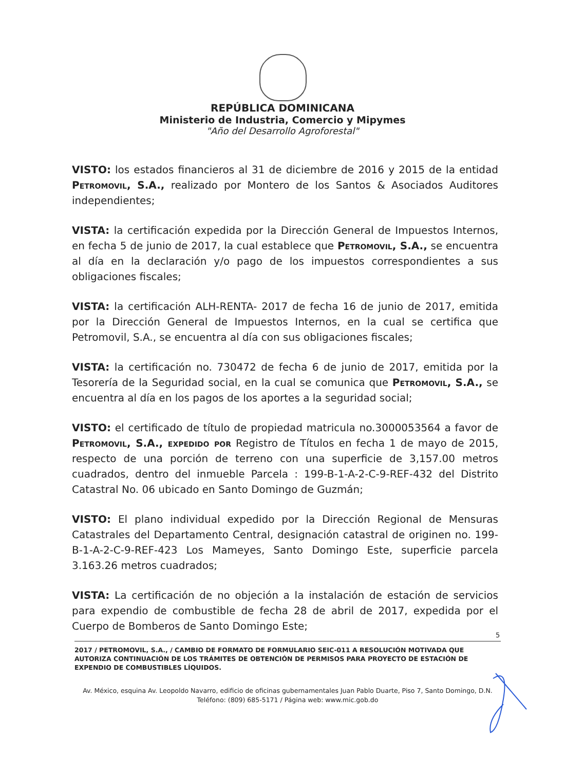REPÚBLICA DOMINICANA
Ministerio de Industria, Comercio y Mipymes
"Año del Desarrollo Agroforestal"
VISTO: los estados financieros al 31 de diciembre de 2016 y 2015 de la entidad Petromovil, S.A., realizado por Montero de los Santos & Asociados Auditores independientes;
VISTA: la certificación expedida por la Dirección General de Impuestos Internos, en fecha 5 de junio de 2017, la cual establece que Petromovil, S.A., se encuentra al día en la declaración y/o pago de los impuestos correspondientes a sus obligaciones fiscales;
VISTA: la certificación ALH-RENTA- 2017 de fecha 16 de junio de 2017, emitida por la Dirección General de Impuestos Internos, en la cual se certifica que Petromovil, S.A., se encuentra al día con sus obligaciones fiscales;
VISTA: la certificación no. 730472 de fecha 6 de junio de 2017, emitida por la Tesorería de la Seguridad social, en la cual se comunica que Petromovil, S.A., se encuentra al día en los pagos de los aportes a la seguridad social;
VISTO: el certificado de título de propiedad matricula no.3000053564 a favor de Petromovil, S.A., expedido por Registro de Títulos en fecha 1 de mayo de 2015, respecto de una porción de terreno con una superficie de 3,157.00 metros cuadrados, dentro del inmueble Parcela : 199-B-1-A-2-C-9-REF-432 del Distrito Catastral No. 06 ubicado en Santo Domingo de Guzmán;
VISTO: El plano individual expedido por la Dirección Regional de Mensuras Catastrales del Departamento Central, designación catastral de originen no. 199-B-1-A-2-C-9-REF-423 Los Mameyes, Santo Domingo Este, superficie parcela 3.163.26 metros cuadrados;
VISTA: La certificación de no objeción a la instalación de estación de servicios para expendio de combustible de fecha 28 de abril de 2017, expedida por el Cuerpo de Bomberos de Santo Domingo Este;
5
2017 / PETROMOVIL, S.A., / CAMBIO DE FORMATO DE FORMULARIO SEIC-011 A RESOLUCIÓN MOTIVADA QUE AUTORIZA CONTINUACIÓN DE LOS TRÁMITES DE OBTENCIÓN DE PERMISOS PARA PROYECTO DE ESTACIÓN DE EXPENDIO DE COMBUSTIBLES LÍQUIDOS.
Av. México, esquina Av. Leopoldo Navarro, edificio de oficinas gubernamentales Juan Pablo Duarte, Piso 7, Santo Domingo, D.N.
Teléfono: (809) 685-5171 / Página web: www.mic.gob.do